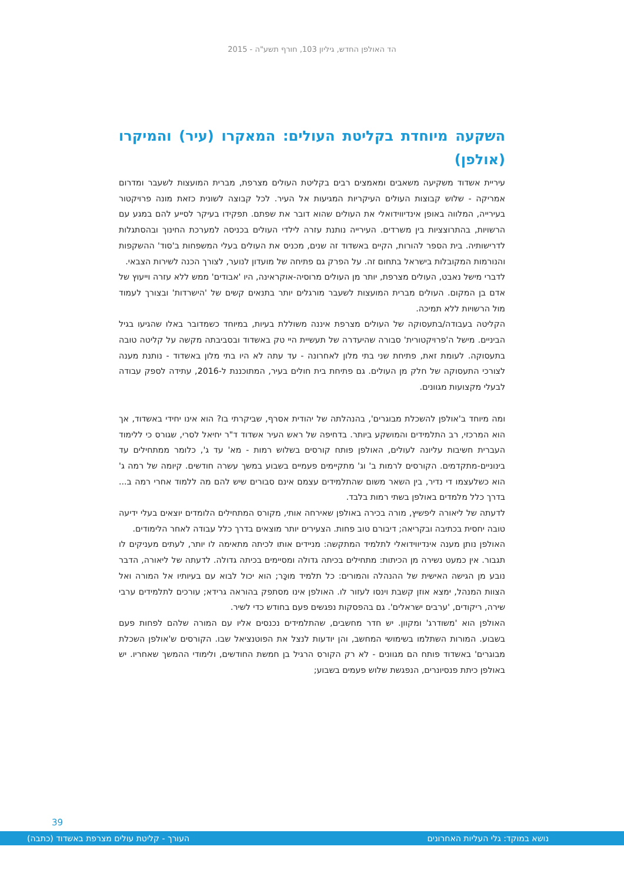הד האולפן החדש, גיליון 103, חורף תשע"ה - 2015
השקעה מיוחדת בקליטת העולים: המאקרו (עיר) והמיקרו (אולפן)
עיריית אשדוד משקיעה משאבים ומאמצים רבים בקליטת העולים מצרפת, מברית המועצות לשעבר ומדרום אמריקה - שלוש קבוצות העולים העיקריות המגיעות אל העיר. לכל קבוצה לשונית כזאת מונה פרויקטור בעירייה, המלווה באופן אינדיווידואלי את העולים שהוא דובר את שפתם. תפקידו בעיקר לסייע להם במגע עם הרשויות, בהתרוצציות בין משרדים. העירייה נותנת עזרה לילדי העולים בכניסה למערכת החינוך ובהסתגלות לדרישותיה. בית הספר להורות, הקיים באשדוד זה שנים, מכניס את העולים בעלי המשפחות ב'סוד' ההשקפות והנורמות המקובלות בישראל בתחום זה. על הפרק גם פתיחה של מועדון לנוער, לצורך הכנה לשירות הצבאי.
לדברי מישל נאבט, העולים מצרפת, יותר מן העולים מרוסיה-אוקראינה, היו 'אבודים' ממש ללא עזרה וייעוץ של אדם בן המקום. העולים מברית המועצות לשעבר מורגלים יותר בתנאים קשים של 'הישרדות' ובצורך לעמוד מול הרשויות ללא תמיכה.
הקליטה בעבודה/בתעסוקה של העולים מצרפת איננה משוללת בעיות, במיוחד כשמדובר באלו שהגיעו בגיל הביניים. מישל ה'פרויקטורית' סבורה שהיעדרה של תעשיית היי טק באשדוד ובסביבתה מקשה על קליטה טובה בתעסוקה. לעומת זאת, פתיחת שני בתי מלון לאחרונה - עד עתה לא היו בתי מלון באשדוד - נותנת מענה לצורכי התעסוקה של חלק מן העולים. גם פתיחת בית חולים בעיר, המתוכננת ל-2016, עתידה לספק עבודה לבעלי מקצועות מגוונים.
ומה מיוחד ב'אולפן להשכלת מבוגרים', בהנהלתה של יהודית אסרף, שביקרתי בו? הוא אינו יחידי באשדוד, אך הוא המרכזי, רב התלמידים והמושקע ביותר. בדחיפה של ראש העיר אשדוד ד"ר יחיאל לסרי, שגורס כי ללימוד העברית חשיבות עליונה לעולים, האולפן פותח קורסים בשלוש רמות - מא' עד ג', כלומר ממתחילים עד בינוניים-מתקדמים. הקורסים לרמות ב' וג' מתקיימים פעמיים בשבוע במשך עשרה חודשים. קיומה של רמה ג' הוא כשלעצמו די נדיר, בין השאר משום שהתלמידים עצמם אינם סבורים שיש להם מה ללמוד אחרי רמה ב... בדרך כלל מלמדים באולפן בשתי רמות בלבד.
לדעתה של ליאורה ליפשיץ, מורה בכירה באולפן שאירחה אותי, מקורס המתחילים הלומדים יוצאים בעלי ידיעה טובה יחסית בכתיבה ובקריאה; דיבורם טוב פחות. הצעירים יותר מוצאים בדרך כלל עבודה לאחר הלימודים.
האולפן נותן מענה אינדיווידואלי לתלמיד המתקשה: מניידים אותו לכיתה מתאימה לו יותר, לעתים מעניקים לו תגבור. אין כמעט נשירה מן הכיתות: מתחילים בכיתה גדולה ומסיימים בכיתה גדולה. לדעתה של ליאורה, הדבר נובע מן הגישה האישית של ההנהלה והמורים: כל תלמיד מוכָּר; הוא יכול לבוא עם בעיותיו אל המורה ואל הצוות המנהל, ימצא אוזן קשבת וינסו לעזור לו. האולפן אינו מסתפק בהוראה גרידא; עורכים לתלמידים ערבי שירה, ריקודים, 'ערבים ישראלים'. גם בהפסקות נפגשים פעם בחודש כדי לשיר.
האולפן הוא 'משודרג' ומקוון. יש חדר מחשבים, שהתלמידים נכנסים אליו עם המורה שלהם לפחות פעם בשבוע. המורות השתלמו בשימושי המחשב, והן יודעות לנצל את הפוטנציאל שבו. הקורסים ש'אולפן השכלת מבוגרים' באשדוד פותח הם מגוונים - לא רק הקורס הרגיל בן חמשת החודשים, ולימודי ההמשך שאחריו. יש באולפן כיתת פנסיונרים, הנפגשת שלוש פעמים בשבוע;
39
נושא במוקד: גלי העליות האחרונים העורך - קליטת עולים מצרפת באשדוד (כתבה)